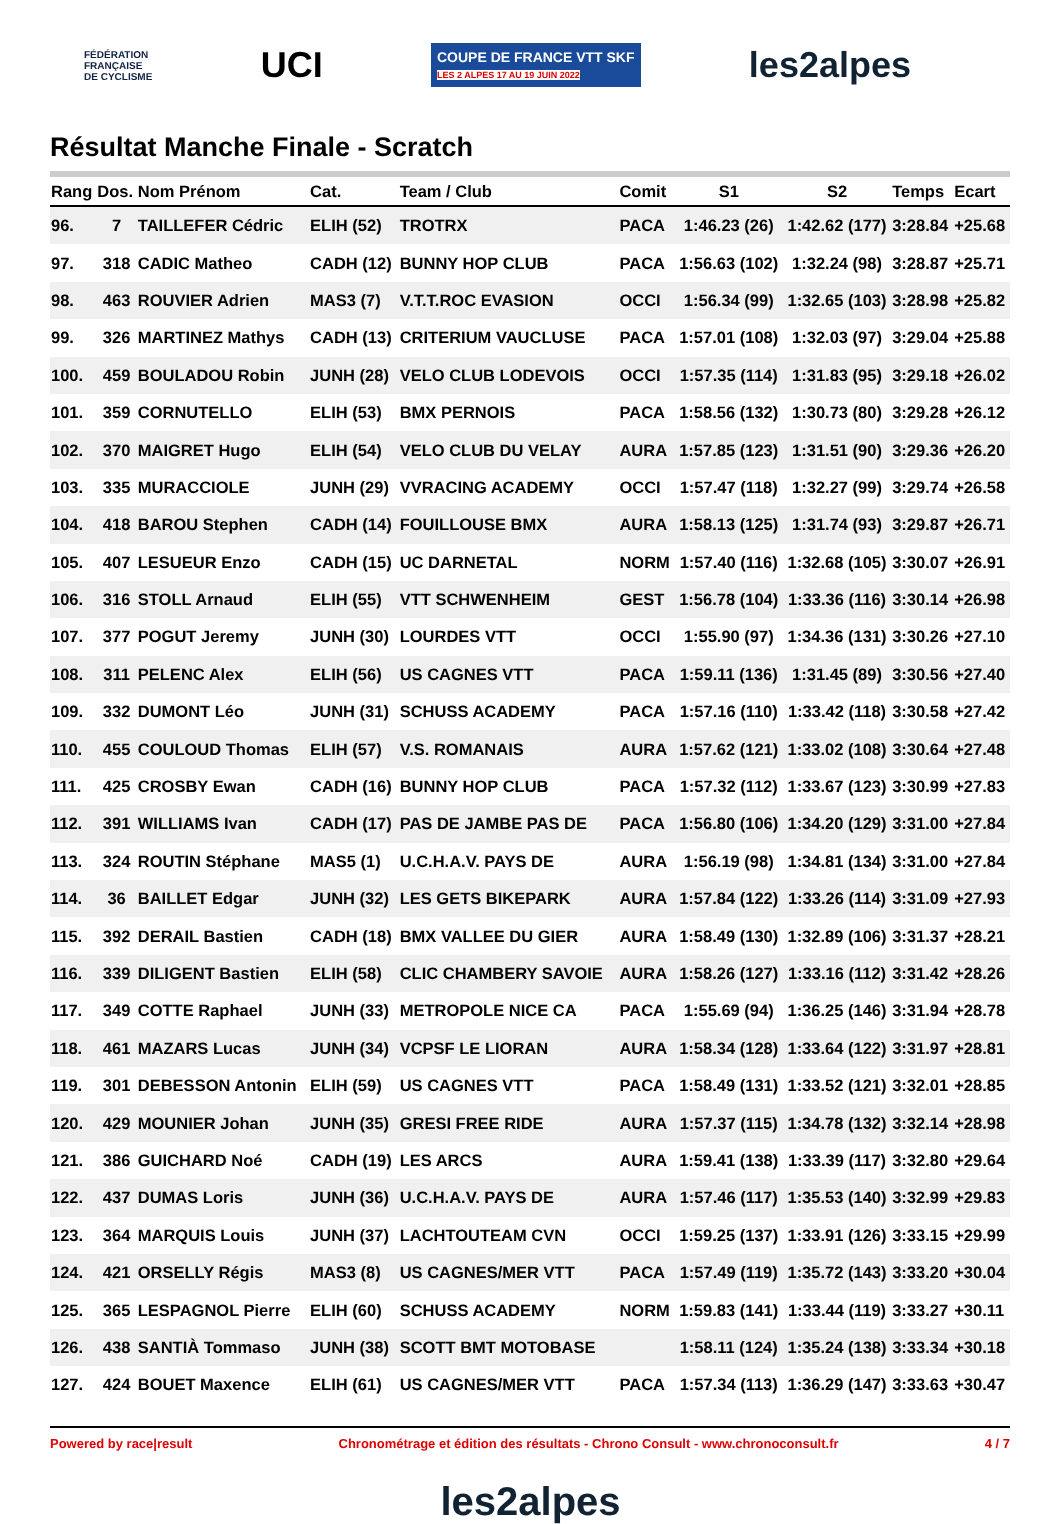FÉDÉRATION
FRANÇAISE
DE CYCLISME
UCI
COUPE DE FRANCE VTT SKF
LES 2 ALPES 17 AU 19 JUIN 2022
les2alpes
Résultat Manche Finale - Scratch
| Rang | Dos. | Nom Prénom | Cat. | Team / Club | Comit | S1 | S2 | Temps | Ecart |
| --- | --- | --- | --- | --- | --- | --- | --- | --- | --- |
| 96. | 7 | TAILLEFER Cédric | ELIH (52) | TROTRX | PACA | 1:46.23 (26) | 1:42.62 (177) | 3:28.84 | +25.68 |
| 97. | 318 | CADIC Matheo | CADH (12) | BUNNY HOP CLUB | PACA | 1:56.63 (102) | 1:32.24 (98) | 3:28.87 | +25.71 |
| 98. | 463 | ROUVIER Adrien | MAS3 (7) | V.T.T.ROC EVASION | OCCI | 1:56.34 (99) | 1:32.65 (103) | 3:28.98 | +25.82 |
| 99. | 326 | MARTINEZ Mathys | CADH (13) | CRITERIUM VAUCLUSE | PACA | 1:57.01 (108) | 1:32.03 (97) | 3:29.04 | +25.88 |
| 100. | 459 | BOULADOU Robin | JUNH (28) | VELO CLUB LODEVOIS | OCCI | 1:57.35 (114) | 1:31.83 (95) | 3:29.18 | +26.02 |
| 101. | 359 | CORNUTELLO | ELIH (53) | BMX PERNOIS | PACA | 1:58.56 (132) | 1:30.73 (80) | 3:29.28 | +26.12 |
| 102. | 370 | MAIGRET Hugo | ELIH (54) | VELO CLUB DU VELAY | AURA | 1:57.85 (123) | 1:31.51 (90) | 3:29.36 | +26.20 |
| 103. | 335 | MURACCIOLE | JUNH (29) | VVRACING ACADEMY | OCCI | 1:57.47 (118) | 1:32.27 (99) | 3:29.74 | +26.58 |
| 104. | 418 | BAROU Stephen | CADH (14) | FOUILLOUSE BMX | AURA | 1:58.13 (125) | 1:31.74 (93) | 3:29.87 | +26.71 |
| 105. | 407 | LESUEUR Enzo | CADH (15) | UC DARNETAL | NORM | 1:57.40 (116) | 1:32.68 (105) | 3:30.07 | +26.91 |
| 106. | 316 | STOLL Arnaud | ELIH (55) | VTT SCHWENHEIM | GEST | 1:56.78 (104) | 1:33.36 (116) | 3:30.14 | +26.98 |
| 107. | 377 | POGUT Jeremy | JUNH (30) | LOURDES VTT | OCCI | 1:55.90 (97) | 1:34.36 (131) | 3:30.26 | +27.10 |
| 108. | 311 | PELENC Alex | ELIH (56) | US CAGNES VTT | PACA | 1:59.11 (136) | 1:31.45 (89) | 3:30.56 | +27.40 |
| 109. | 332 | DUMONT Léo | JUNH (31) | SCHUSS ACADEMY | PACA | 1:57.16 (110) | 1:33.42 (118) | 3:30.58 | +27.42 |
| 110. | 455 | COULOUD Thomas | ELIH (57) | V.S. ROMANAIS | AURA | 1:57.62 (121) | 1:33.02 (108) | 3:30.64 | +27.48 |
| 111. | 425 | CROSBY Ewan | CADH (16) | BUNNY HOP CLUB | PACA | 1:57.32 (112) | 1:33.67 (123) | 3:30.99 | +27.83 |
| 112. | 391 | WILLIAMS Ivan | CADH (17) | PAS DE JAMBE PAS DE | PACA | 1:56.80 (106) | 1:34.20 (129) | 3:31.00 | +27.84 |
| 113. | 324 | ROUTIN Stéphane | MAS5 (1) | U.C.H.A.V. PAYS DE | AURA | 1:56.19 (98) | 1:34.81 (134) | 3:31.00 | +27.84 |
| 114. | 36 | BAILLET Edgar | JUNH (32) | LES GETS BIKEPARK | AURA | 1:57.84 (122) | 1:33.26 (114) | 3:31.09 | +27.93 |
| 115. | 392 | DERAIL Bastien | CADH (18) | BMX VALLEE DU GIER | AURA | 1:58.49 (130) | 1:32.89 (106) | 3:31.37 | +28.21 |
| 116. | 339 | DILIGENT Bastien | ELIH (58) | CLIC CHAMBERY SAVOIE | AURA | 1:58.26 (127) | 1:33.16 (112) | 3:31.42 | +28.26 |
| 117. | 349 | COTTE Raphael | JUNH (33) | METROPOLE NICE CA | PACA | 1:55.69 (94) | 1:36.25 (146) | 3:31.94 | +28.78 |
| 118. | 461 | MAZARS Lucas | JUNH (34) | VCPSF LE LIORAN | AURA | 1:58.34 (128) | 1:33.64 (122) | 3:31.97 | +28.81 |
| 119. | 301 | DEBESSON Antonin | ELIH (59) | US CAGNES VTT | PACA | 1:58.49 (131) | 1:33.52 (121) | 3:32.01 | +28.85 |
| 120. | 429 | MOUNIER Johan | JUNH (35) | GRESI FREE RIDE | AURA | 1:57.37 (115) | 1:34.78 (132) | 3:32.14 | +28.98 |
| 121. | 386 | GUICHARD Noé | CADH (19) | LES ARCS | AURA | 1:59.41 (138) | 1:33.39 (117) | 3:32.80 | +29.64 |
| 122. | 437 | DUMAS Loris | JUNH (36) | U.C.H.A.V. PAYS DE | AURA | 1:57.46 (117) | 1:35.53 (140) | 3:32.99 | +29.83 |
| 123. | 364 | MARQUIS Louis | JUNH (37) | LACHTOUTEAM CVN | OCCI | 1:59.25 (137) | 1:33.91 (126) | 3:33.15 | +29.99 |
| 124. | 421 | ORSELLY Régis | MAS3 (8) | US CAGNES/MER VTT | PACA | 1:57.49 (119) | 1:35.72 (143) | 3:33.20 | +30.04 |
| 125. | 365 | LESPAGNOL Pierre | ELIH (60) | SCHUSS ACADEMY | NORM | 1:59.83 (141) | 1:33.44 (119) | 3:33.27 | +30.11 |
| 126. | 438 | SANTIÀ Tommaso | JUNH (38) | SCOTT BMT MOTOBASE | | 1:58.11 (124) | 1:35.24 (138) | 3:33.34 | +30.18 |
| 127. | 424 | BOUET Maxence | ELIH (61) | US CAGNES/MER VTT | PACA | 1:57.34 (113) | 1:36.29 (147) | 3:33.63 | +30.47 |
Powered by race|result Chronométrage et édition des résultats - Chrono Consult - www.chronoconsult.fr 4 / 7
les2alpes